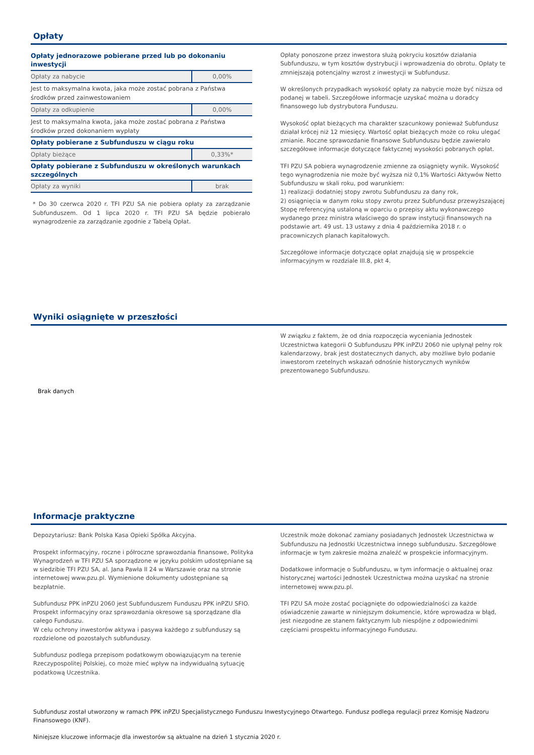Opłaty
| Opłaty jednorazowe pobierane przed lub po dokonaniu inwestycji | |
| Opłaty za nabycie | 0,00% |
| Jest to maksymalna kwota, jaka może zostać pobrana z Państwa środków przed zainwestowaniem | |
| Opłaty za odkupienie | 0,00% |
| Jest to maksymalna kwota, jaka może zostać pobrana z Państwa środków przed dokonaniem wypłaty | |
| Opłaty pobierane z Subfunduszu w ciągu roku | |
| Opłaty bieżące | 0,33%* |
| Opłaty pobierane z Subfunduszu w określonych warunkach szczególnych | |
| Opłaty za wyniki | brak |
* Do 30 czerwca 2020 r. TFI PZU SA nie pobiera opłaty za zarządzanie Subfunduszem. Od 1 lipca 2020 r. TFI PZU SA będzie pobierało wynagrodzenie za zarządzanie zgodnie z Tabelą Opłat.
Opłaty ponoszone przez inwestora służą pokryciu kosztów działania Subfunduszu, w tym kosztów dystrybucji i wprowadzenia do obrotu. Opłaty te zmniejszają potencjalny wzrost z inwestycji w Subfundusz.
W określonych przypadkach wysokość opłaty za nabycie może być niższa od podanej w tabeli. Szczegółowe informacje uzyskać można u doradcy finansowego lub dystrybutora Funduszu.
Wysokość opłat bieżących ma charakter szacunkowy ponieważ Subfundusz działał krócej niż 12 miesięcy. Wartość opłat bieżących może co roku ulegać zmianie. Roczne sprawozdanie finansowe Subfunduszu będzie zawierało szczegółowe informacje dotyczące faktycznej wysokości pobranych opłat.
TFI PZU SA pobiera wynagrodzenie zmienne za osiągnięty wynik. Wysokość tego wynagrodzenia nie może być wyższa niż 0,1% Wartości Aktywów Netto Subfunduszu w skali roku, pod warunkiem:
1) realizacji dodatniej stopy zwrotu Subfunduszu za dany rok,
2) osiągnięcia w danym roku stopy zwrotu przez Subfundusz przewyższającej Stopę referencyjną ustaloną w oparciu o przepisy aktu wykonawczego wydanego przez ministra właściwego do spraw instytucji finansowych na podstawie art. 49 ust. 13 ustawy z dnia 4 października 2018 r. o pracowniczych planach kapitałowych.
Szczegółowe informacje dotyczące opłat znajdują się w prospekcie informacyjnym w rozdziale III.8, pkt 4.
Wyniki osiągnięte w przeszłości
Brak danych
W związku z faktem, że od dnia rozpoczęcia wyceniania Jednostek Uczestnictwa kategorii O Subfunduszu PPK inPZU 2060 nie upłynął pełny rok kalendarzowy, brak jest dostatecznych danych, aby możliwe było podanie inwestorom rzetelnych wskazań odnośnie historycznych wyników prezentowanego Subfunduszu.
Informacje praktyczne
Depozytariusz: Bank Polska Kasa Opieki Spółka Akcyjna.
Prospekt informacyjny, roczne i półroczne sprawozdania finansowe, Polityka Wynagrodzeń w TFI PZU SA sporządzone w języku polskim udostępniane są w siedzibie TFI PZU SA, al. Jana Pawła II 24 w Warszawie oraz na stronie internetowej www.pzu.pl. Wymienione dokumenty udostępniane są bezpłatnie.
Subfundusz PPK inPZU 2060 jest Subfunduszem Funduszu PPK inPZU SFIO. Prospekt informacyjny oraz sprawozdania okresowe są sporządzane dla całego Funduszu.
W celu ochrony inwestorów aktywa i pasywa każdego z subfunduszy są rozdzielone od pozostałych subfunduszy.
Subfundusz podlega przepisom podatkowym obowiązującym na terenie Rzeczypospolitej Polskiej, co może mieć wpływ na indywidualną sytuację podatkową Uczestnika.
Uczestnik może dokonać zamiany posiadanych Jednostek Uczestnictwa w Subfunduszu na Jednostki Uczestnictwa innego subfunduszu. Szczegółowe informacje w tym zakresie można znaleźć w prospekcie informacyjnym.
Dodatkowe informacje o Subfunduszu, w tym informacje o aktualnej oraz historycznej wartości Jednostek Uczestnictwa można uzyskać na stronie internetowej www.pzu.pl.
TFI PZU SA może zostać pociągnięte do odpowiedzialności za każde oświadczenie zawarte w niniejszym dokumencie, które wprowadza w błąd, jest niezgodne ze stanem faktycznym lub niespójne z odpowiednimi częściami prospektu informacyjnego Funduszu.
Subfundusz został utworzony w ramach PPK inPZU Specjalistycznego Funduszu Inwestycyjnego Otwartego. Fundusz podlega regulacji przez Komisję Nadzoru Finansowego (KNF).
Niniejsze kluczowe informacje dla inwestorów są aktualne na dzień 1 stycznia 2020 r.